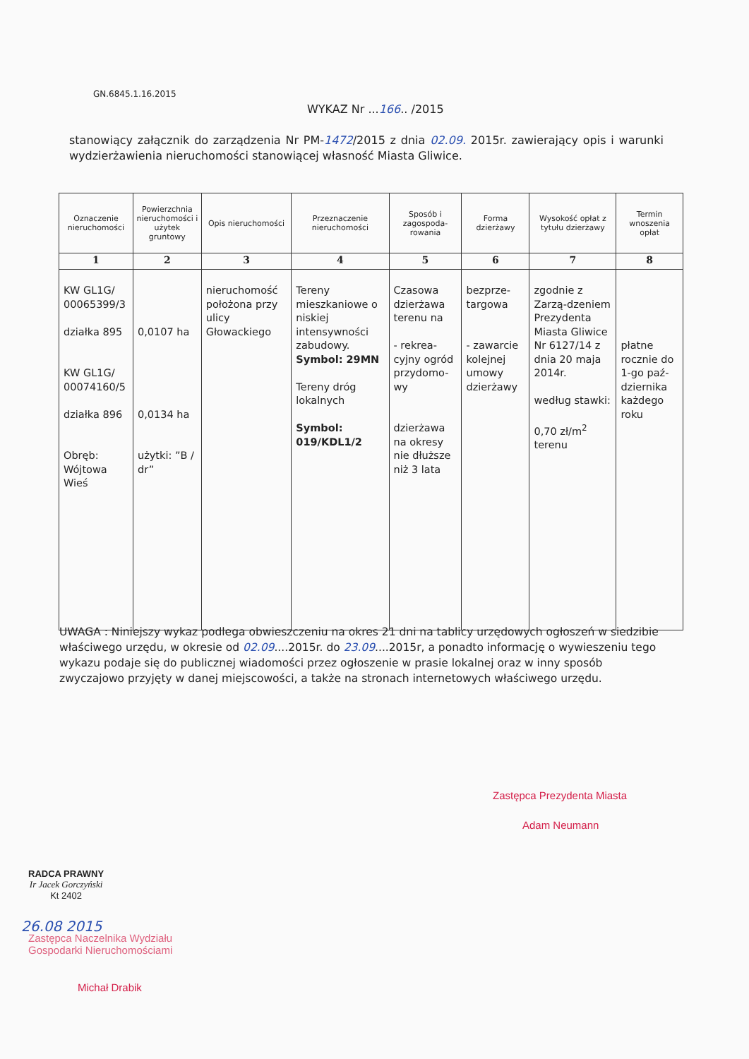GN.6845.1.16.2015
WYKAZ Nr ...166.. /2015
stanowiący załącznik do zarządzenia Nr PM-1472/2015 z dnia 02.09. 2015r. zawierający opis i warunki wydzierżawienia nieruchomości stanowiącej własność Miasta Gliwice.
| Oznaczenie nieruchomości | Powierzchnia nieruchomości i użytek gruntowy | Opis nieruchomości | Przeznaczenie nieruchomości | Sposób i zagospoda-rowania | Forma dzierżawy | Wysokość opłat z tytułu dzierżawy | Termin wnoszenia opłat |
| --- | --- | --- | --- | --- | --- | --- | --- |
| 1 | 2 | 3 | 4 | 5 | 6 | 7 | 8 |
| KW GL1G/ 00065399/3 działka 895 KW GL1G/ 00074160/5 działka 896 Obręb: Wójtowa Wieś | 0,0107 ha 0,0134 ha użytki: ”B / dr” | nieruchomość położona przy ulicy Głowackiego | Tereny mieszkaniowe o niskiej intensywności zabudowy. Symbol: 29MN Tereny dróg lokalnych Symbol: 019/KDL1/2 | Czasowa dzierżawa terenu na - rekrea-cyjny ogród przydomo-wy dzierżawa na okresy nie dłuższe niż 3 lata | bezprze-targowa - zawarcie kolejnej umowy dzierżawy | zgodnie z Zarzą-dzeniem Prezydenta Miasta Gliwice Nr 6127/14 z dnia 20 maja 2014r. według stawki: 0,70 zł/m<sup>2</sup> terenu | płatne rocznie do 1-go paź-dziernika każdego roku |
UWAGA : Niniejszy wykaz podlega obwieszczeniu na okres 21 dni na tablicy urzędowych ogłoszeń w siedzibie właściwego urzędu, w okresie od 02.09....2015r. do 23.09....2015r, a ponadto informację o wywieszeniu tego wykazu podaje się do publicznej wiadomości przez ogłoszenie w prasie lokalnej oraz w inny sposób zwyczajowo przyjęty w danej miejscowości, a także na stronach internetowych właściwego urzędu.
Zastępca Prezydenta Miasta
Adam Neumann
RADCA PRAWNY
Ir Jacek Gorczyński
Kt 2402
26.08 2015
Zastępca Naczelnika Wydziału
Gospodarki Nieruchomościami
Michał Drabik